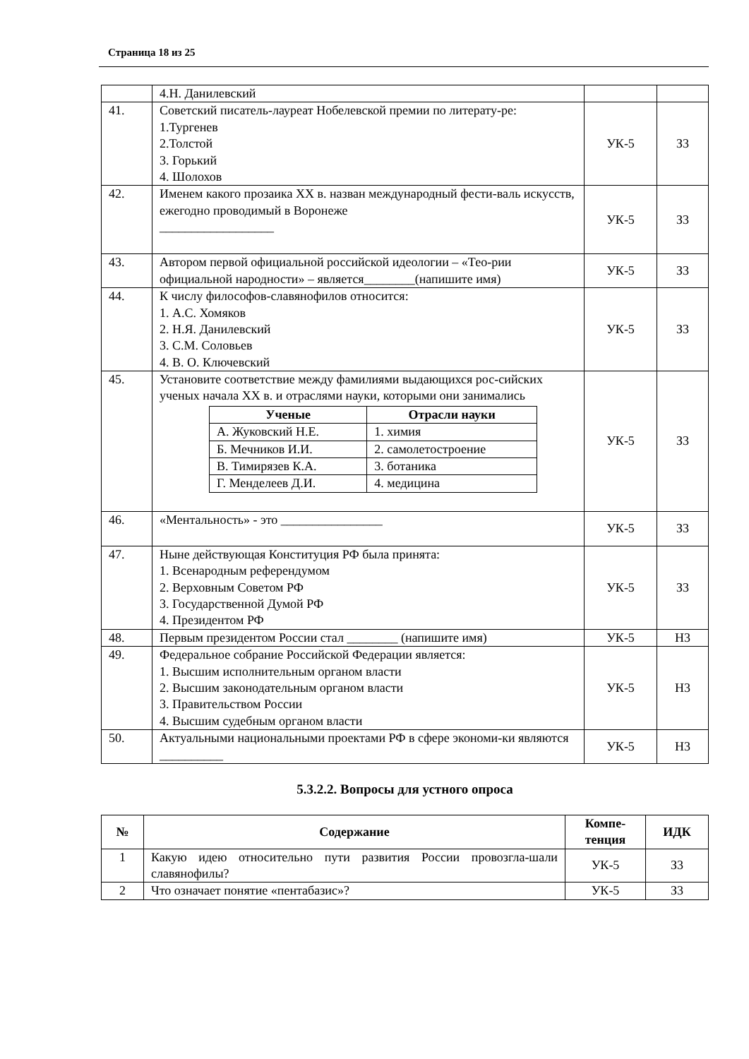Страница 18 из 25
| | 4.Н. Данилевский | | |
| 41. | Советский писатель-лауреат Нобелевской премии по литерату-ре: 1.Тургенев 2.Толстой 3. Горький 4. Шолохов | УК-5 | З3 |
| 42. | Именем какого прозаика XX в. назван международный фести-валь искусств, ежегодно проводимый в Воронеже __________________ | УК-5 | З3 |
| 43. | Автором первой официальной российской идеологии – «Тео-рии официальной народности» – является________(напишите имя) | УК-5 | З3 |
| 44. | К числу философов-славянофилов относится: 1. А.С. Хомяков 2. Н.Я. Данилевский 3. С.М. Соловьев 4. В. О. Ключевский | УК-5 | З3 |
| 45. | Установите соответствие между фамилиями выдающихся рос-сийских ученых начала XX в. и отраслями науки, которыми они занимались / Ученые / Отрасли науки / / --- / --- / / А. Жуковский Н.Е. / 1. химия / / Б. Мечников И.И. / 2. самолетостроение / / В. Тимирязев К.А. / 3. ботаника / / Г. Менделеев Д.И. / 4. медицина / | УК-5 | З3 |
| 46. | «Ментальность» - это ________________ | УК-5 | З3 |
| 47. | Ныне действующая Конституция РФ была принята: 1. Всенародным референдумом 2. Верховным Советом РФ 3. Государственной Думой РФ 4. Президентом РФ | УК-5 | З3 |
| 48. | Первым президентом России стал ________ (напишите имя) | УК-5 | Н3 |
| 49. | Федеральное собрание Российской Федерации является: 1. Высшим исполнительным органом власти 2. Высшим законодательным органом власти 3. Правительством России 4. Высшим судебным органом власти | УК-5 | Н3 |
| 50. | Актуальными национальными проектами РФ в сфере экономи-ки являются __________ | УК-5 | Н3 |
5.3.2.2. Вопросы для устного опроса
| № | Содержание | Компе- тенция | ИДК |
| --- | --- | --- | --- |
| 1 | Какую идею относительно пути развития России провозгла-шали славянофилы? | УК-5 | З3 |
| 2 | Что означает понятие «пентабазис»? | УК-5 | З3 |